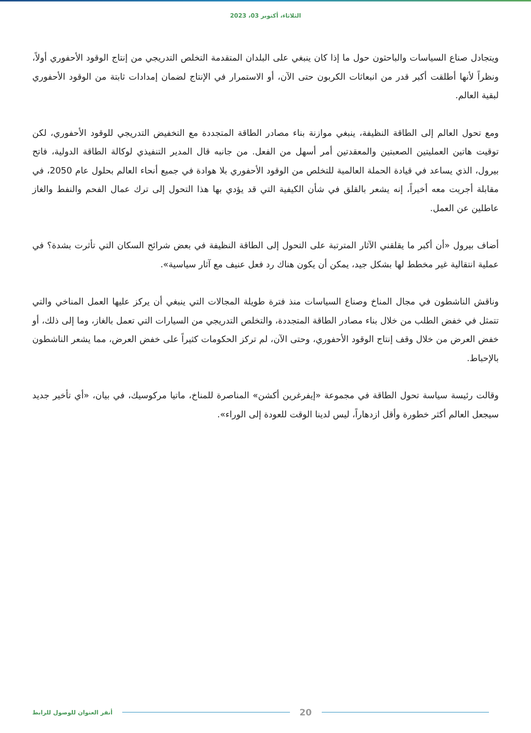الثلاثاء، أكتوبر 03، 2023
ويتجادل صناع السياسات والباحثون حول ما إذا كان ينبغي على البلدان المتقدمة التخلص التدريجي من إنتاج الوقود الأحفوري أولاً، ونظراً لأنها أطلقت أكبر قدر من انبعاثات الكربون حتى الآن، أو الاستمرار في الإنتاج لضمان إمدادات ثابتة من الوقود الأحفوري لبقية العالم.
ومع تحول العالم إلى الطاقة النظيفة، ينبغي موازنة بناء مصادر الطاقة المتجددة مع التخفيض التدريجي للوقود الأحفوري، لكن توقيت هاتين العمليتين الصعبتين والمعقدتين أمر أسهل من الفعل. من جانبه قال المدير التنفيذي لوكالة الطاقة الدولية، فاتح بيرول، الذي يساعد في قيادة الحملة العالمية للتخلص من الوقود الأحفوري بلا هوادة في جميع أنحاء العالم بحلول عام 2050، في مقابلة أجريت معه أخيراً، إنه يشعر بالقلق في شأن الكيفية التي قد يؤدي بها هذا التحول إلى ترك عمال الفحم والنفط والغاز عاطلين عن العمل.
أضاف بيرول «أن أكبر ما يقلقني الآثار المترتبة على التحول إلى الطاقة النظيفة في بعض شرائح السكان التي تأثرت بشدة؟ في عملية انتقالية غير مخطط لها بشكل جيد، يمكن أن يكون هناك رد فعل عنيف مع آثار سياسية».
وناقش الناشطون في مجال المناخ وصناع السياسات منذ فترة طويلة المجالات التي ينبغي أن يركز عليها العمل المناخي والتي تتمثل في خفض الطلب من خلال بناء مصادر الطاقة المتجددة، والتخلص التدريجي من السيارات التي تعمل بالغاز، وما إلى ذلك، أو خفض العرض من خلال وقف إنتاج الوقود الأحفوري، وحتى الآن، لم تركز الحكومات كثيراً على خفض العرض، مما يشعر الناشطون بالإحباط.
وقالت رئيسة سياسة تحول الطاقة في مجموعة «إيفرغرين أكشن» المناصرة للمناخ، ماتيا مركوسيك، في بيان، «أي تأخير جديد سيجعل العالم أكثر خطورة وأقل ازدهاراً، ليس لدينا الوقت للعودة إلى الوراء».
أنقر العنوان للوصول للرابط
20